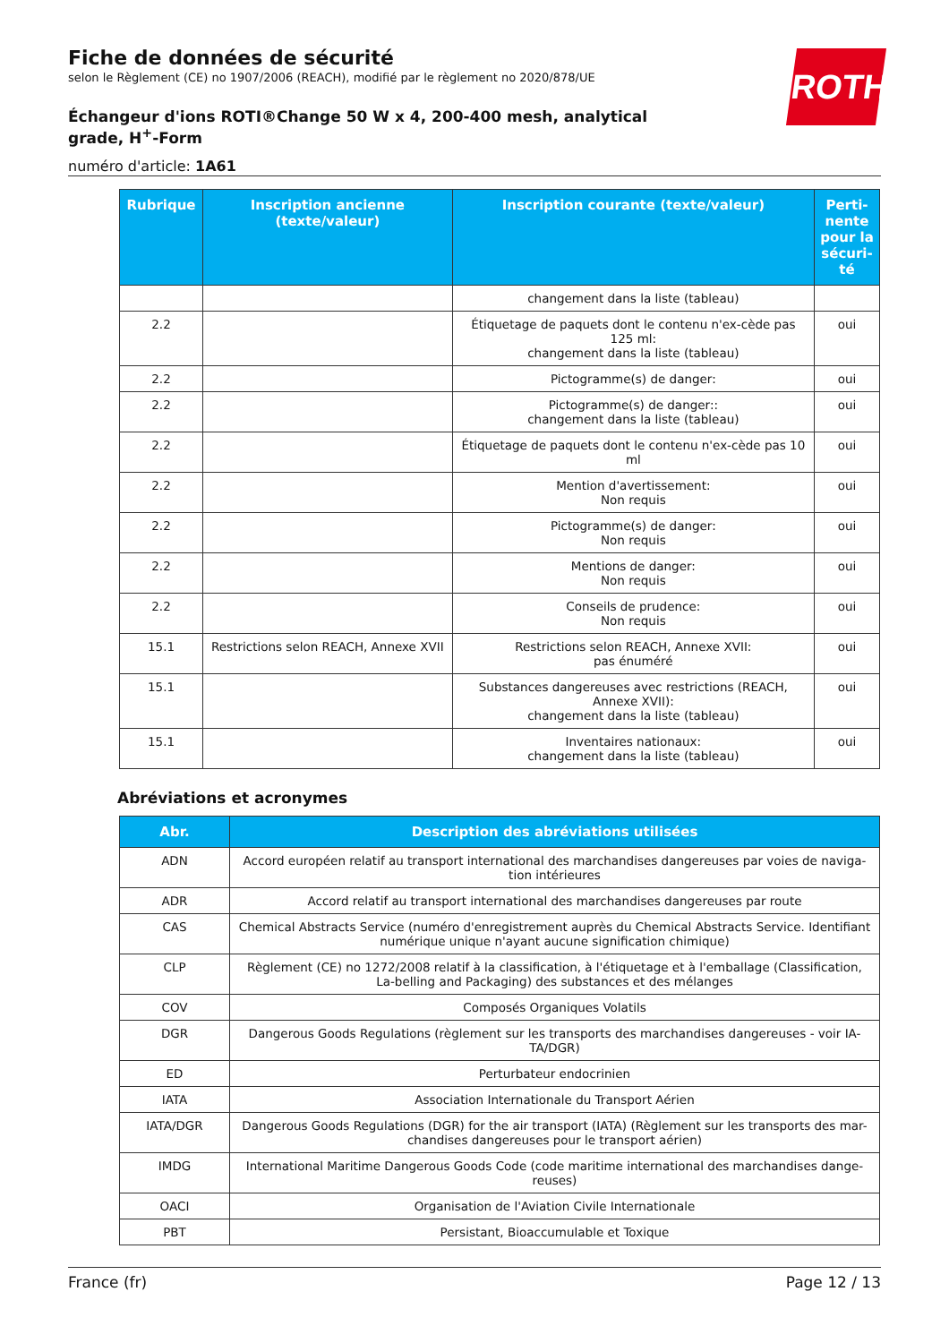ROTH
Fiche de données de sécurité
selon le Règlement (CE) no 1907/2006 (REACH), modifié par le règlement no 2020/878/UE
Échangeur d'ions ROTI®Change 50 W x 4, 200-400 mesh, analytical grade, H<sup>+</sup>-Form
numéro d'article: 1A61
| Rubrique | Inscription ancienne (texte/valeur) | Inscription courante (texte/valeur) | Perti-nente pour la sécuri-té |
| --- | --- | --- | --- |
| | | changement dans la liste (tableau) | |
| 2.2 | | Étiquetage de paquets dont le contenu n'ex-cède pas 125 ml: changement dans la liste (tableau) | oui |
| 2.2 | | Pictogramme(s) de danger: | oui |
| 2.2 | | Pictogramme(s) de danger:: changement dans la liste (tableau) | oui |
| 2.2 | | Étiquetage de paquets dont le contenu n'ex-cède pas 10 ml | oui |
| 2.2 | | Mention d'avertissement: Non requis | oui |
| 2.2 | | Pictogramme(s) de danger: Non requis | oui |
| 2.2 | | Mentions de danger: Non requis | oui |
| 2.2 | | Conseils de prudence: Non requis | oui |
| 15.1 | Restrictions selon REACH, Annexe XVII | Restrictions selon REACH, Annexe XVII: pas énuméré | oui |
| 15.1 | | Substances dangereuses avec restrictions (REACH, Annexe XVII): changement dans la liste (tableau) | oui |
| 15.1 | | Inventaires nationaux: changement dans la liste (tableau) | oui |
Abréviations et acronymes
| Abr. | Description des abréviations utilisées |
| --- | --- |
| ADN | Accord européen relatif au transport international des marchandises dangereuses par voies de naviga-tion intérieures |
| ADR | Accord relatif au transport international des marchandises dangereuses par route |
| CAS | Chemical Abstracts Service (numéro d'enregistrement auprès du Chemical Abstracts Service. Identifiant numérique unique n'ayant aucune signification chimique) |
| CLP | Règlement (CE) no 1272/2008 relatif à la classification, à l'étiquetage et à l'emballage (Classification, La-belling and Packaging) des substances et des mélanges |
| COV | Composés Organiques Volatils |
| DGR | Dangerous Goods Regulations (règlement sur les transports des marchandises dangereuses - voir IA-TA/DGR) |
| ED | Perturbateur endocrinien |
| IATA | Association Internationale du Transport Aérien |
| IATA/DGR | Dangerous Goods Regulations (DGR) for the air transport (IATA) (Règlement sur les transports des mar-chandises dangereuses pour le transport aérien) |
| IMDG | International Maritime Dangerous Goods Code (code maritime international des marchandises dange-reuses) |
| OACI | Organisation de l'Aviation Civile Internationale |
| PBT | Persistant, Bioaccumulable et Toxique |
France (fr) Page 12 / 13